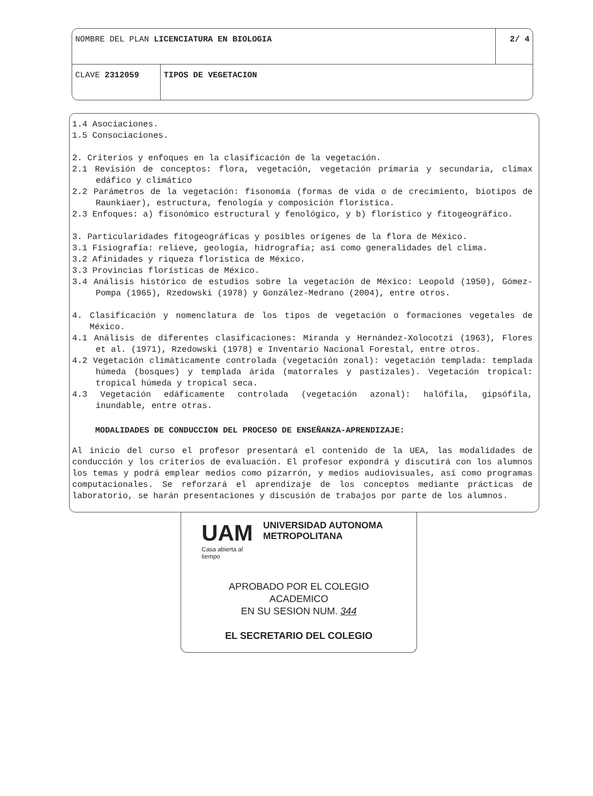| NOMBRE DEL PLAN LICENCIATURA EN BIOLOGIA | | 2/ 4 |
| CLAVE 2312059 | TIPOS DE VEGETACION | |
1.4 Asociaciones.
1.5 Consociaciones.
2. Criterios y enfoques en la clasificación de la vegetación.
2.1 Revisión de conceptos: flora, vegetación, vegetación primaria y secundaria, clímax edáfico y climático
2.2 Parámetros de la vegetación: fisonomía (formas de vida o de crecimiento, biotipos de Raunkiaer), estructura, fenología y composición florística.
2.3 Enfoques: a) fisonómico estructural y fenológico, y b) florístico y fitogeográfico.
3. Particularidades fitogeográficas y posibles orígenes de la flora de México.
3.1 Fisiografía: relieve, geología, hidrografía; así como generalidades del clima.
3.2 Afinidades y riqueza florística de México.
3.3 Provincias florísticas de México.
3.4 Análisis histórico de estudios sobre la vegetación de México: Leopold (1950), Gómez-Pompa (1965), Rzedowski (1978) y González-Medrano (2004), entre otros.
4. Clasificación y nomenclatura de los tipos de vegetación o formaciones vegetales de México.
4.1 Análisis de diferentes clasificaciones: Miranda y Hernández-Xolocotzi (1963), Flores et al. (1971), Rzedowski (1978) e Inventario Nacional Forestal, entre otros.
4.2 Vegetación climáticamente controlada (vegetación zonal): vegetación templada: templada húmeda (bosques) y templada árida (matorrales y pastizales). Vegetación tropical: tropical húmeda y tropical seca.
4.3 Vegetación edáficamente controlada (vegetación azonal): halófila, gipsófila, inundable, entre otras.
MODALIDADES DE CONDUCCION DEL PROCESO DE ENSEÑANZA-APRENDIZAJE:
Al inicio del curso el profesor presentará el contenido de la UEA, las modalidades de conducción y los criterios de evaluación. El profesor expondrá y discutirá con los alumnos los temas y podrá emplear medios como pizarrón, y medios audiovisuales, así como programas computacionales. Se reforzará el aprendizaje de los conceptos mediante prácticas de laboratorio, se harán presentaciones y discusión de trabajos por parte de los alumnos.
UAM
Casa abierta al tiempo
UNIVERSIDAD AUTONOMA METROPOLITANA
APROBADO POR EL COLEGIO
ACADEMICO
EN SU SESION NUM. 344
EL SECRETARIO DEL COLEGIO